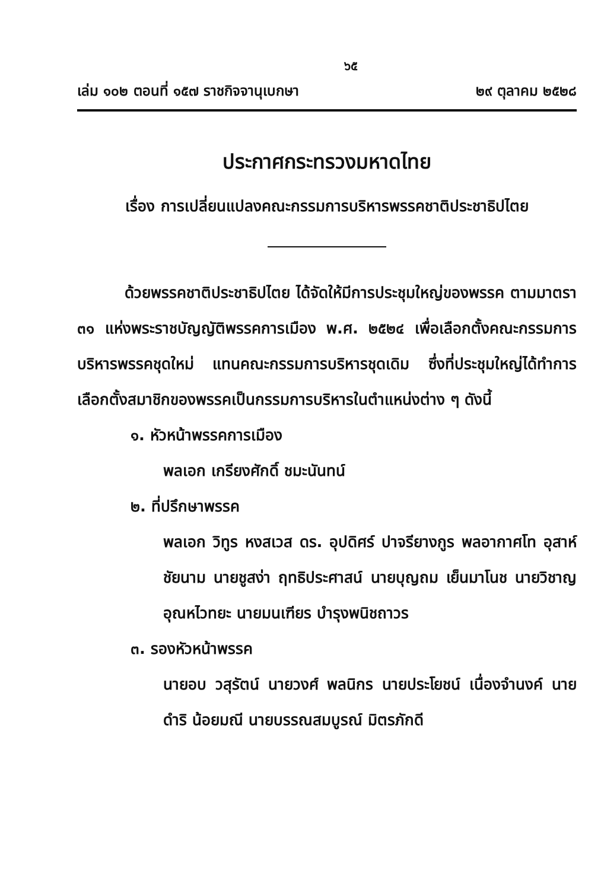๖๕
เล่ม ๑๐๒ ตอนที่ ๑๕๗ ราชกิจจานุเบกษา ๒๙ ตุลาคม ๒๕๒๘
ประกาศกระทรวงมหาดไทย
เรื่อง การเปลี่ยนแปลงคณะกรรมการบริหารพรรคชาติประชาธิปไตย
ด้วยพรรคชาติประชาธิปไตย ได้จัดให้มีการประชุมใหญ่ของพรรค ตามมาตรา ๓๑ แห่งพระราชบัญญัติพรรคการเมือง พ.ศ. ๒๕๒๔ เพื่อเลือกตั้งคณะกรรมการบริหารพรรคชุดใหม่ แทนคณะกรรมการบริหารชุดเดิม ซึ่งที่ประชุมใหญ่ได้ทำการเลือกตั้งสมาชิกของพรรคเป็นกรรมการบริหารในตำแหน่งต่าง ๆ ดังนี้
๑. หัวหน้าพรรคการเมือง
พลเอก เกรียงศักดิ์ ชมะนันทน์
๒. ที่ปรึกษาพรรค
พลเอก วิทูร หงสเวส ดร. อุปดิศร์ ปาจรียางกูร พลอากาศโท อุสาห์ ชัยนาม นายชูสง่า ฤทธิประศาสน์ นายบุญถม เย็นมาโนช นายวิชาญ อุณหไวทยะ นายมนเฑียร บำรุงพนิชถาวร
๓. รองหัวหน้าพรรค
นายอบ วสุรัตน์ นายวงศ์ พลนิกร นายประโยชน์ เนื่องจำนงค์ นายดำริ น้อยมณี นายบรรณสมบูรณ์ มิตรภักดี